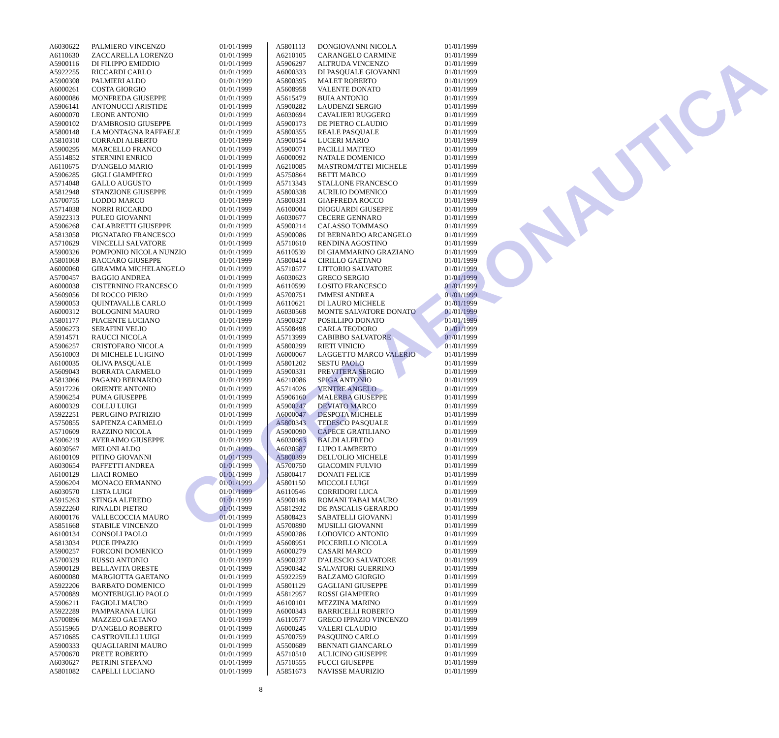| A6030622 | PALMIERO VINCENZO | 01/01/1999 |
| A6110630 | ZACCARELLA LORENZO | 01/01/1999 |
| A5900116 | DI FILIPPO EMIDDIO | 01/01/1999 |
| A5922255 | RICCARDI CARLO | 01/01/1999 |
| A5900308 | PALMIERI ALDO | 01/01/1999 |
| A6000261 | COSTA GIORGIO | 01/01/1999 |
| A6000086 | MONFREDA GIUSEPPE | 01/01/1999 |
| A5906141 | ANTONUCCI ARISTIDE | 01/01/1999 |
| A6000070 | LEONE ANTONIO | 01/01/1999 |
| A5900102 | D'AMBROSIO GIUSEPPE | 01/01/1999 |
| A5800148 | LA MONTAGNA RAFFAELE | 01/01/1999 |
| A5810310 | CORRADI ALBERTO | 01/01/1999 |
| A5900295 | MARCELLO FRANCO | 01/01/1999 |
| A5514852 | STERNINI ENRICO | 01/01/1999 |
| A6110675 | D'ANGELO MARIO | 01/01/1999 |
| A5906285 | GIGLI GIAMPIERO | 01/01/1999 |
| A5714048 | GALLO AUGUSTO | 01/01/1999 |
| A5812948 | STANZIONE GIUSEPPE | 01/01/1999 |
| A5700755 | LODDO MARCO | 01/01/1999 |
| A5714038 | NORRI RICCARDO | 01/01/1999 |
| A5922313 | PULEO GIOVANNI | 01/01/1999 |
| A5906268 | CALABRETTI GIUSEPPE | 01/01/1999 |
| A5813058 | PIGNATARO FRANCESCO | 01/01/1999 |
| A5710629 | VINCELLI SALVATORE | 01/01/1999 |
| A5900326 | POMPONIO NICOLA NUNZIO | 01/01/1999 |
| A5801069 | BACCARO GIUSEPPE | 01/01/1999 |
| A6000060 | GIRAMMA MICHELANGELO | 01/01/1999 |
| A5700457 | BAGGIO ANDREA | 01/01/1999 |
| A6000038 | CISTERNINO FRANCESCO | 01/01/1999 |
| A5609056 | DI ROCCO PIERO | 01/01/1999 |
| A5900053 | QUINTAVALLE CARLO | 01/01/1999 |
| A6000312 | BOLOGNINI MAURO | 01/01/1999 |
| A5801177 | PIACENTE LUCIANO | 01/01/1999 |
| A5906273 | SERAFINI VELIO | 01/01/1999 |
| A5914571 | RAUCCI NICOLA | 01/01/1999 |
| A5906257 | CRISTOFARO NICOLA | 01/01/1999 |
| A5610003 | DI MICHELE LUIGINO | 01/01/1999 |
| A6100035 | OLIVA PASQUALE | 01/01/1999 |
| A5609043 | BORRATA CARMELO | 01/01/1999 |
| A5813066 | PAGANO BERNARDO | 01/01/1999 |
| A5917226 | ORIENTE ANTONIO | 01/01/1999 |
| A5906254 | PUMA GIUSEPPE | 01/01/1999 |
| A6000329 | COLLU LUIGI | 01/01/1999 |
| A5922251 | PERUGINO PATRIZIO | 01/01/1999 |
| A5750855 | SAPIENZA CARMELO | 01/01/1999 |
| A5710609 | RAZZINO NICOLA | 01/01/1999 |
| A5906219 | AVERAIMO GIUSEPPE | 01/01/1999 |
| A6030567 | MELONI ALDO | 01/01/1999 |
| A6100109 | PITINO GIOVANNI | 01/01/1999 |
| A6030654 | PAFFETTI ANDREA | 01/01/1999 |
| A6100129 | LIACI ROMEO | 01/01/1999 |
| A5906204 | MONACO ERMANNO | 01/01/1999 |
| A6030570 | LISTA LUIGI | 01/01/1999 |
| A5915263 | STINGA ALFREDO | 01/01/1999 |
| A5922260 | RINALDI PIETRO | 01/01/1999 |
| A6000176 | VALLECOCCIA MAURO | 01/01/1999 |
| A5851668 | STABILE VINCENZO | 01/01/1999 |
| A6100134 | CONSOLI PAOLO | 01/01/1999 |
| A5813034 | PUCE IPPAZIO | 01/01/1999 |
| A5900257 | FORCONI DOMENICO | 01/01/1999 |
| A5700329 | RUSSO ANTONIO | 01/01/1999 |
| A5900129 | BELLAVITA ORESTE | 01/01/1999 |
| A6000080 | MARGIOTTA GAETANO | 01/01/1999 |
| A5922206 | BARBATO DOMENICO | 01/01/1999 |
| A5700889 | MONTEBUGLIO PAOLO | 01/01/1999 |
| A5906211 | FAGIOLI MAURO | 01/01/1999 |
| A5922289 | PAMPARANA LUIGI | 01/01/1999 |
| A5700896 | MAZZEO GAETANO | 01/01/1999 |
| A5515965 | D'ANGELO ROBERTO | 01/01/1999 |
| A5710685 | CASTROVILLI LUIGI | 01/01/1999 |
| A5900333 | QUAGLIARINI MAURO | 01/01/1999 |
| A5700670 | PRETE ROBERTO | 01/01/1999 |
| A6030627 | PETRINI STEFANO | 01/01/1999 |
| A5801082 | CAPELLI LUCIANO | 01/01/1999 |
| A5801113 | DONGIOVANNI NICOLA | 01/01/1999 |
| A6210105 | CARANGELO CARMINE | 01/01/1999 |
| A5906297 | ALTRUDA VINCENZO | 01/01/1999 |
| A6000333 | DI PASQUALE GIOVANNI | 01/01/1999 |
| A5800395 | MALET ROBERTO | 01/01/1999 |
| A5608958 | VALENTE DONATO | 01/01/1999 |
| A5615479 | BUIA ANTONIO | 01/01/1999 |
| A5900282 | LAUDENZI SERGIO | 01/01/1999 |
| A6030694 | CAVALIERI RUGGERO | 01/01/1999 |
| A5900173 | DE PIETRO CLAUDIO | 01/01/1999 |
| A5800355 | REALE PASQUALE | 01/01/1999 |
| A5900154 | LUCERI MARIO | 01/01/1999 |
| A5900071 | PACILLI MATTEO | 01/01/1999 |
| A6000092 | NATALE DOMENICO | 01/01/1999 |
| A6210085 | MASTROMATTEI MICHELE | 01/01/1999 |
| A5750864 | BETTI MARCO | 01/01/1999 |
| A5713343 | STALLONE FRANCESCO | 01/01/1999 |
| A5800338 | AURILIO DOMENICO | 01/01/1999 |
| A5800331 | GIAFFREDA ROCCO | 01/01/1999 |
| A6100004 | DIOGUARDI GIUSEPPE | 01/01/1999 |
| A6030677 | CECERE GENNARO | 01/01/1999 |
| A5900214 | CALASSO TOMMASO | 01/01/1999 |
| A5900086 | DI BERNARDO ARCANGELO | 01/01/1999 |
| A5710610 | RENDINA AGOSTINO | 01/01/1999 |
| A6110539 | DI GIAMMARINO GRAZIANO | 01/01/1999 |
| A5800414 | CIRILLO GAETANO | 01/01/1999 |
| A5710577 | LITTORIO SALVATORE | 01/01/1999 |
| A6030623 | GRECO SERGIO | 01/01/1999 |
| A6110599 | LOSITO FRANCESCO | 01/01/1999 |
| A5700751 | IMMESI ANDREA | 01/01/1999 |
| A6110621 | DI LAURO MICHELE | 01/01/1999 |
| A6030568 | MONTE SALVATORE DONATO | 01/01/1999 |
| A5900327 | POSILLIPO DONATO | 01/01/1999 |
| A5508498 | CARLA TEODORO | 01/01/1999 |
| A5713999 | CABIBBO SALVATORE | 01/01/1999 |
| A5800299 | RIETI VINICIO | 01/01/1999 |
| A6000067 | LAGGETTO MARCO VALERIO | 01/01/1999 |
| A5801202 | SESTU PAOLO | 01/01/1999 |
| A5900331 | PREVITERA SERGIO | 01/01/1999 |
| A6210086 | SPIGA ANTONIO | 01/01/1999 |
| A5714026 | VENTRE ANGELO | 01/01/1999 |
| A5906160 | MALERBA GIUSEPPE | 01/01/1999 |
| A5900247 | DEVIATO MARCO | 01/01/1999 |
| A6000047 | DESPOTA MICHELE | 01/01/1999 |
| A5800343 | TEDESCO PASQUALE | 01/01/1999 |
| A5900090 | CAPECE GRATILIANO | 01/01/1999 |
| A6030663 | BALDI ALFREDO | 01/01/1999 |
| A6030587 | LUPO LAMBERTO | 01/01/1999 |
| A5800399 | DELL'OLIO MICHELE | 01/01/1999 |
| A5700750 | GIACOMIN FULVIO | 01/01/1999 |
| A5800417 | DONATI FELICE | 01/01/1999 |
| A5801150 | MICCOLI LUIGI | 01/01/1999 |
| A6110546 | CORRIDORI LUCA | 01/01/1999 |
| A5900146 | ROMANI TABAI MAURO | 01/01/1999 |
| A5812932 | DE PASCALIS GERARDO | 01/01/1999 |
| A5808423 | SABATELLI GIOVANNI | 01/01/1999 |
| A5700890 | MUSILLI GIOVANNI | 01/01/1999 |
| A5900286 | LODOVICO ANTONIO | 01/01/1999 |
| A5608951 | PICCERILLO NICOLA | 01/01/1999 |
| A6000279 | CASARI MARCO | 01/01/1999 |
| A5900237 | D'ALESCIO SALVATORE | 01/01/1999 |
| A5900342 | SALVATORI GUERRINO | 01/01/1999 |
| A5922259 | BALZAMO GIORGIO | 01/01/1999 |
| A5801129 | GAGLIANI GIUSEPPE | 01/01/1999 |
| A5812957 | ROSSI GIAMPIERO | 01/01/1999 |
| A6100101 | MEZZINA MARINO | 01/01/1999 |
| A6000343 | BARRICELLI ROBERTO | 01/01/1999 |
| A6110577 | GRECO IPPAZIO VINCENZO | 01/01/1999 |
| A6000245 | VALERI CLAUDIO | 01/01/1999 |
| A5700759 | PASQUINO CARLO | 01/01/1999 |
| A5500689 | BENNATI GIANCARLO | 01/01/1999 |
| A5710510 | AULICINO GIUSEPPE | 01/01/1999 |
| A5710555 | FUCCI GIUSEPPE | 01/01/1999 |
| A5851673 | NAVISSE MAURIZIO | 01/01/1999 |
COCER AERONAUTICA
8